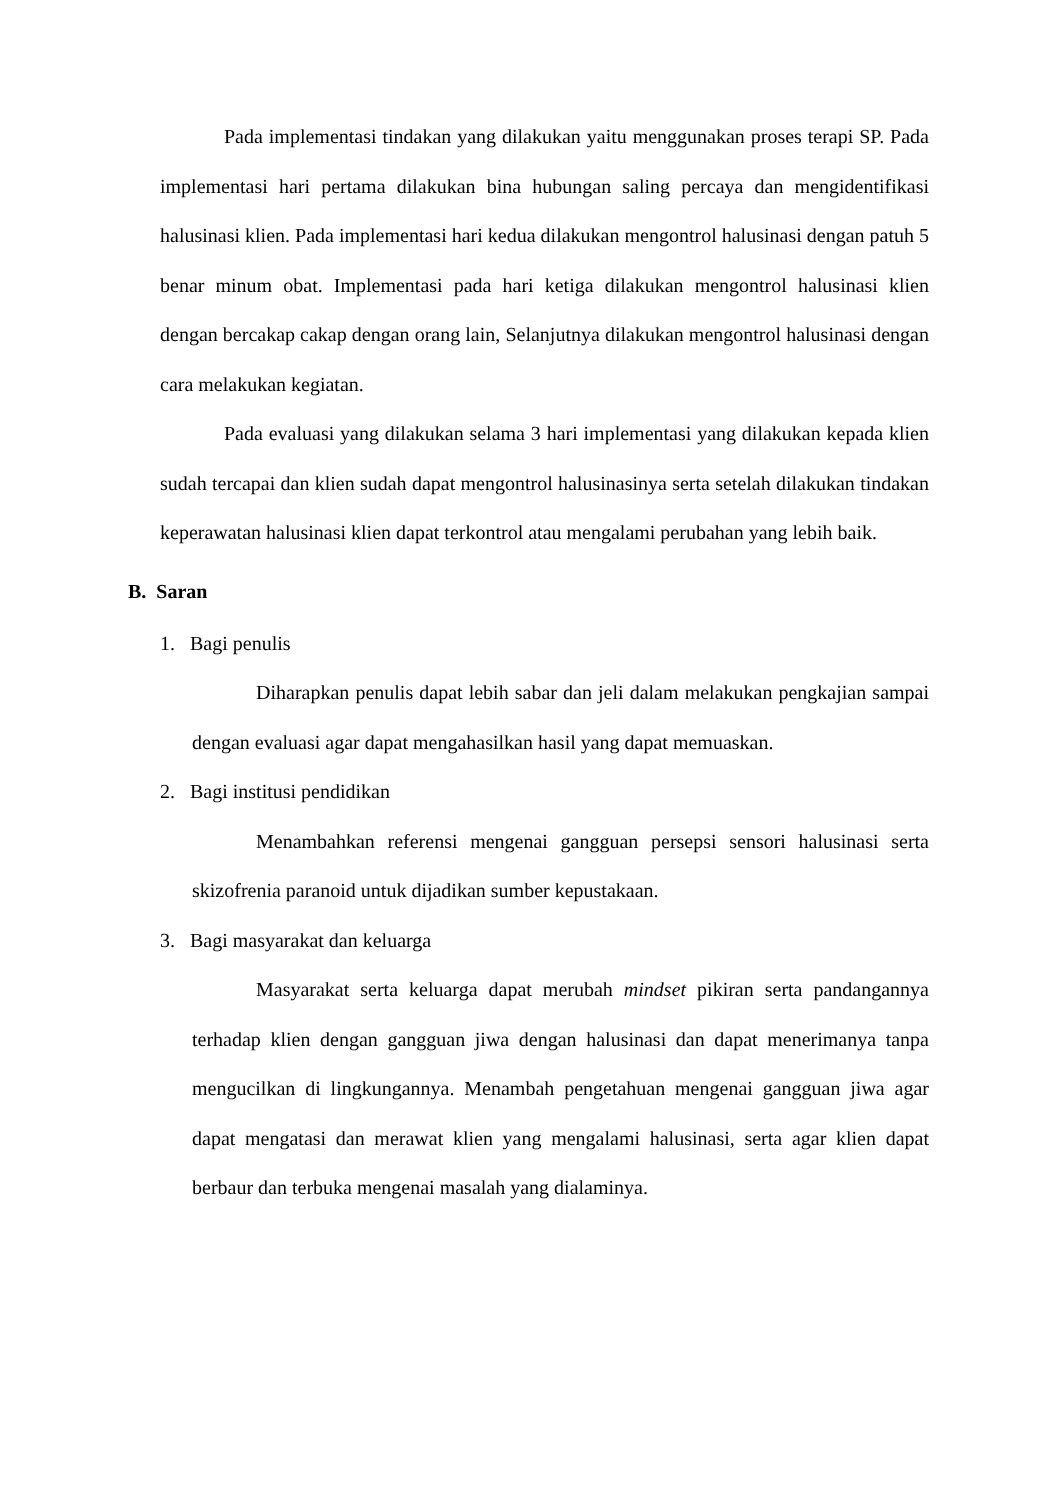Pada implementasi tindakan yang dilakukan yaitu menggunakan proses terapi SP. Pada implementasi hari pertama dilakukan bina hubungan saling percaya dan mengidentifikasi halusinasi klien. Pada implementasi hari kedua dilakukan mengontrol halusinasi dengan patuh 5 benar minum obat. Implementasi pada hari ketiga dilakukan mengontrol halusinasi klien dengan bercakap cakap dengan orang lain, Selanjutnya dilakukan mengontrol halusinasi dengan cara melakukan kegiatan.
Pada evaluasi yang dilakukan selama 3 hari implementasi yang dilakukan kepada klien sudah tercapai dan klien sudah dapat mengontrol halusinasinya serta setelah dilakukan tindakan keperawatan halusinasi klien dapat terkontrol atau mengalami perubahan yang lebih baik.
B. Saran
1. Bagi penulis
Diharapkan penulis dapat lebih sabar dan jeli dalam melakukan pengkajian sampai dengan evaluasi agar dapat mengahasilkan hasil yang dapat memuaskan.
2. Bagi institusi pendidikan
Menambahkan referensi mengenai gangguan persepsi sensori halusinasi serta skizofrenia paranoid untuk dijadikan sumber kepustakaan.
3. Bagi masyarakat dan keluarga
Masyarakat serta keluarga dapat merubah mindset pikiran serta pandangannya terhadap klien dengan gangguan jiwa dengan halusinasi dan dapat menerimanya tanpa mengucilkan di lingkungannya. Menambah pengetahuan mengenai gangguan jiwa agar dapat mengatasi dan merawat klien yang mengalami halusinasi, serta agar klien dapat berbaur dan terbuka mengenai masalah yang dialaminya.